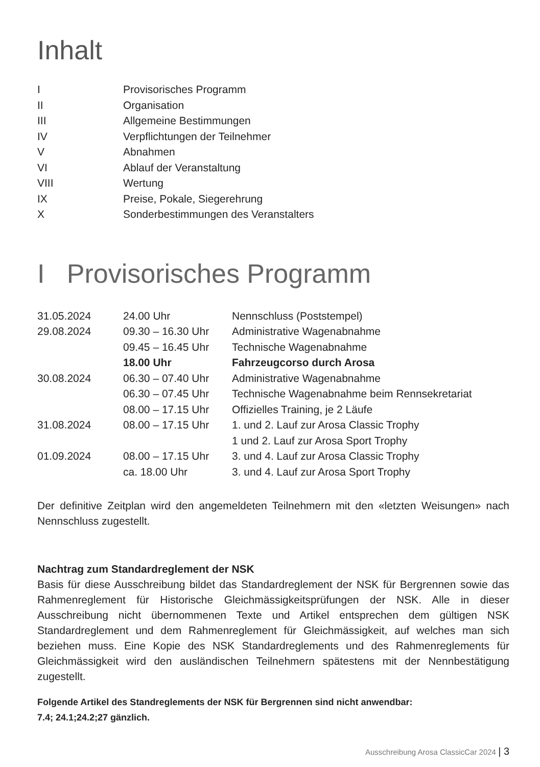Inhalt
| I | Provisorisches Programm |
| II | Organisation |
| III | Allgemeine Bestimmungen |
| IV | Verpflichtungen der Teilnehmer |
| V | Abnahmen |
| VI | Ablauf der Veranstaltung |
| VIII | Wertung |
| IX | Preise, Pokale, Siegerehrung |
| X | Sonderbestimmungen des Veranstalters |
I Provisorisches Programm
| 31.05.2024 | 24.00 Uhr | Nennschluss (Poststempel) |
| 29.08.2024 | 09.30 – 16.30 Uhr | Administrative Wagenabnahme |
| | 09.45 – 16.45 Uhr | Technische Wagenabnahme |
| | 18.00 Uhr | Fahrzeugcorso durch Arosa |
| 30.08.2024 | 06.30 – 07.40 Uhr | Administrative Wagenabnahme |
| | 06.30 – 07.45 Uhr | Technische Wagenabnahme beim Rennsekretariat |
| | 08.00 – 17.15 Uhr | Offizielles Training, je 2 Läufe |
| 31.08.2024 | 08.00 – 17.15 Uhr | 1. und 2. Lauf zur Arosa Classic Trophy |
| | | 1 und 2. Lauf zur Arosa Sport Trophy |
| 01.09.2024 | 08.00 – 17.15 Uhr | 3. und 4. Lauf zur Arosa Classic Trophy |
| | ca. 18.00 Uhr | 3. und 4. Lauf zur Arosa Sport Trophy |
Der definitive Zeitplan wird den angemeldeten Teilnehmern mit den «letzten Weisungen» nach Nennschluss zugestellt.
Nachtrag zum Standardreglement der NSK
Basis für diese Ausschreibung bildet das Standardreglement der NSK für Bergrennen sowie das Rahmenreglement für Historische Gleichmässigkeitsprüfungen der NSK. Alle in dieser Ausschreibung nicht übernommenen Texte und Artikel entsprechen dem gültigen NSK Standardreglement und dem Rahmenreglement für Gleichmässigkeit, auf welches man sich beziehen muss. Eine Kopie des NSK Standardreglements und des Rahmenreglements für Gleichmässigkeit wird den ausländischen Teilnehmern spätestens mit der Nennbestätigung zugestellt.
Folgende Artikel des Standreglements der NSK für Bergrennen sind nicht anwendbar:
7.4; 24.1;24.2;27 gänzlich.
Ausschreibung Arosa ClassicCar 2024 | 3